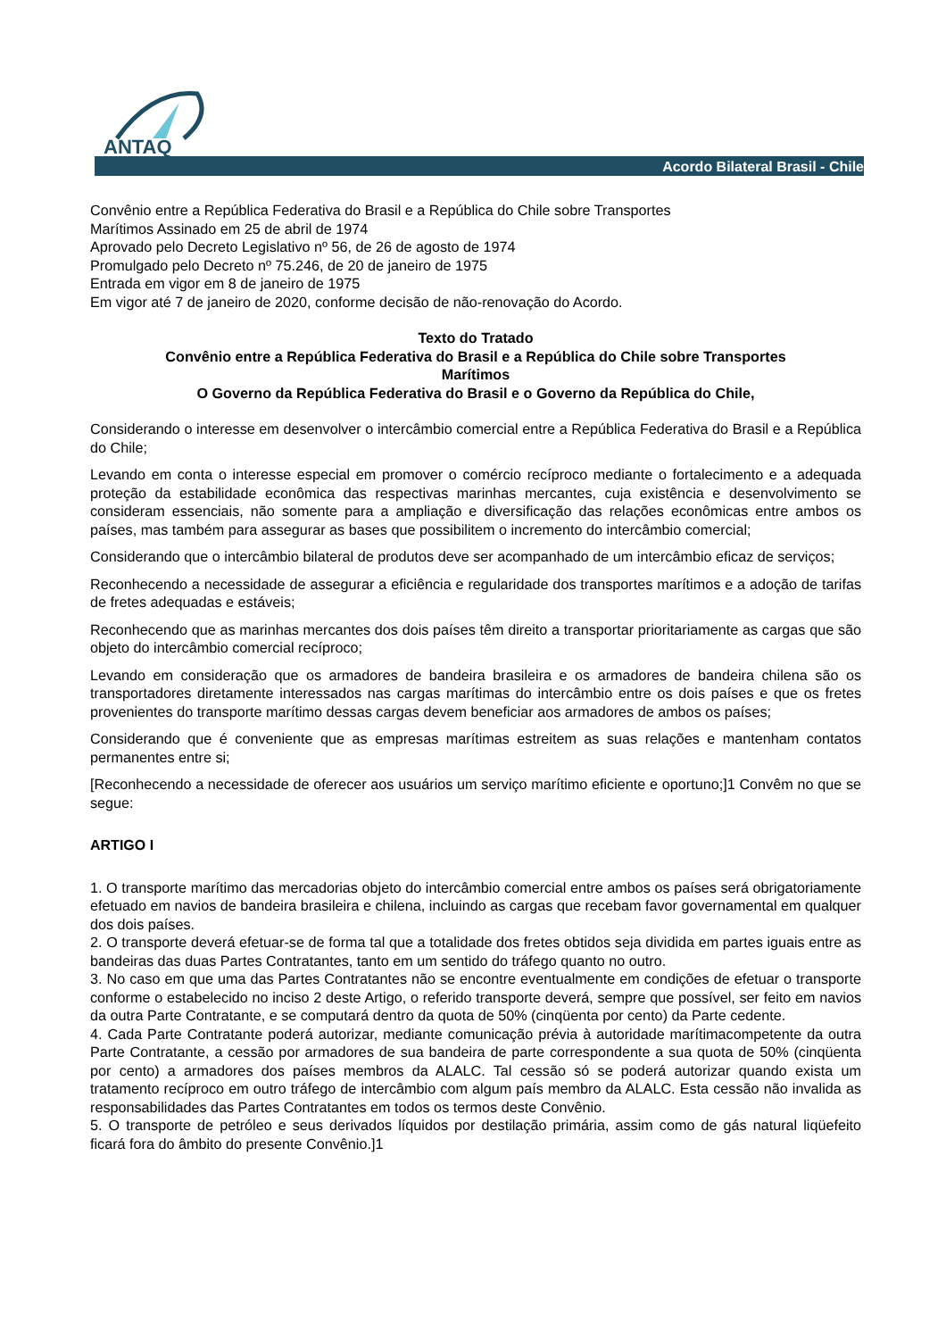ANTAQ
Acordo Bilateral Brasil - Chile
Convênio entre a República Federativa do Brasil e a República do Chile sobre Transportes
Marítimos Assinado em 25 de abril de 1974
Aprovado pelo Decreto Legislativo nº 56, de 26 de agosto de 1974
Promulgado pelo Decreto nº 75.246, de 20 de janeiro de 1975
Entrada em vigor em 8 de janeiro de 1975
Em vigor até 7 de janeiro de 2020, conforme decisão de não-renovação do Acordo.
Texto do Tratado
Convênio entre a República Federativa do Brasil e a República do Chile sobre Transportes
Marítimos
O Governo da República Federativa do Brasil e o Governo da República do Chile,
Considerando o interesse em desenvolver o intercâmbio comercial entre a República Federativa do Brasil e a República do Chile;
Levando em conta o interesse especial em promover o comércio recíproco mediante o fortalecimento e a adequada proteção da estabilidade econômica das respectivas marinhas mercantes, cuja existência e desenvolvimento se consideram essenciais, não somente para a ampliação e diversificação das relações econômicas entre ambos os países, mas também para assegurar as bases que possibilitem o incremento do intercâmbio comercial;
Considerando que o intercâmbio bilateral de produtos deve ser acompanhado de um intercâmbio eficaz de serviços;
Reconhecendo a necessidade de assegurar a eficiência e regularidade dos transportes marítimos e a adoção de tarifas de fretes adequadas e estáveis;
Reconhecendo que as marinhas mercantes dos dois países têm direito a transportar prioritariamente as cargas que são objeto do intercâmbio comercial recíproco;
Levando em consideração que os armadores de bandeira brasileira e os armadores de bandeira chilena são os transportadores diretamente interessados nas cargas marítimas do intercâmbio entre os dois países e que os fretes provenientes do transporte marítimo dessas cargas devem beneficiar aos armadores de ambos os países;
Considerando que é conveniente que as empresas marítimas estreitem as suas relações e mantenham contatos permanentes entre si;
[Reconhecendo a necessidade de oferecer aos usuários um serviço marítimo eficiente e oportuno;]1 Convêm no que se segue:
ARTIGO I
1. O transporte marítimo das mercadorias objeto do intercâmbio comercial entre ambos os países será obrigatoriamente efetuado em navios de bandeira brasileira e chilena, incluindo as cargas que recebam favor governamental em qualquer dos dois países.
2. O transporte deverá efetuar-se de forma tal que a totalidade dos fretes obtidos seja dividida em partes iguais entre as bandeiras das duas Partes Contratantes, tanto em um sentido do tráfego quanto no outro.
3. No caso em que uma das Partes Contratantes não se encontre eventualmente em condições de efetuar o transporte conforme o estabelecido no inciso 2 deste Artigo, o referido transporte deverá, sempre que possível, ser feito em navios da outra Parte Contratante, e se computará dentro da quota de 50% (cinqüenta por cento) da Parte cedente.
4. Cada Parte Contratante poderá autorizar, mediante comunicação prévia à autoridade marítimacompetente da outra Parte Contratante, a cessão por armadores de sua bandeira de parte correspondente a sua quota de 50% (cinqüenta por cento) a armadores dos países membros da ALALC. Tal cessão só se poderá autorizar quando exista um tratamento recíproco em outro tráfego de intercâmbio com algum país membro da ALALC. Esta cessão não invalida as responsabilidades das Partes Contratantes em todos os termos deste Convênio.
5. O transporte de petróleo e seus derivados líquidos por destilação primária, assim como de gás natural liqüefeito ficará fora do âmbito do presente Convênio.]1